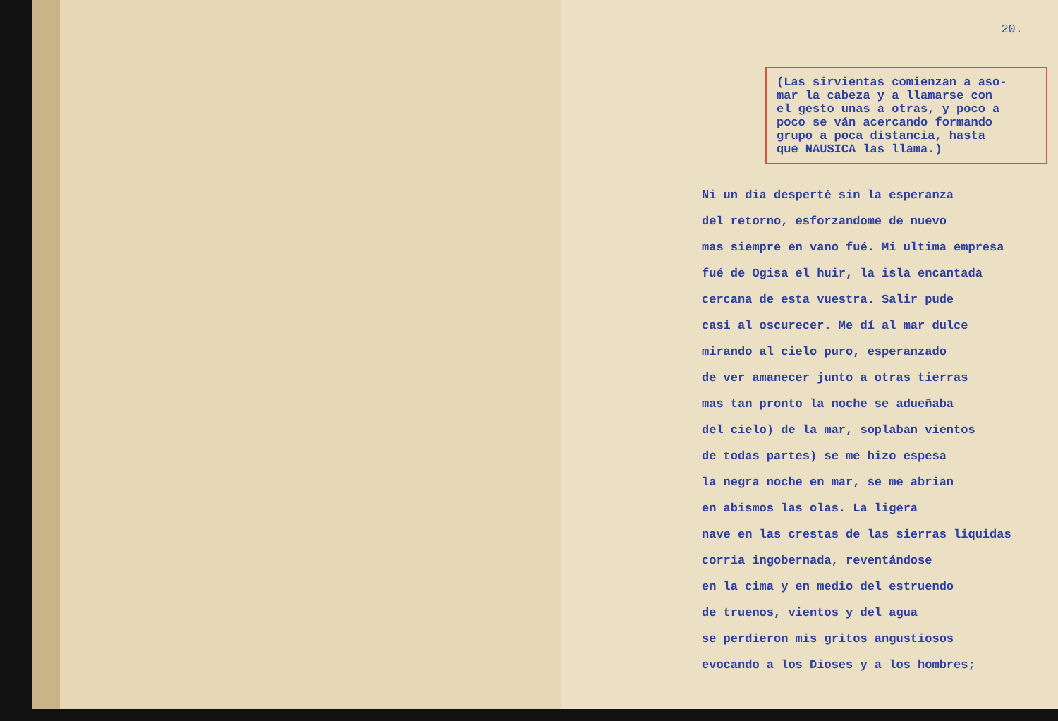20.
(Las sirvientas comienzan a aso-
mar la cabeza y a llamarse con
el gesto unas a otras, y poco a
poco se ván acercando formando
grupo a poca distancia, hasta
que NAUSICA las llama.)
Ni un dia desperté sin la esperanza
del retorno, esforzandome de nuevo
mas siempre en vano fué. Mi ultima empresa
fué de Ogisa el huir, la isla encantada
cercana de esta vuestra. Salir pude
casi al oscurecer. Me dí al mar dulce
mirando al cielo puro, esperanzado
de ver amanecer junto a otras tierras
mas tan pronto la noche se adueñaba
del cielo) de la mar, soplaban vientos
de todas partes) se me hizo espesa
la negra noche en mar, se me abrian
en abismos las olas. La ligera
nave en las crestas de las sierras liquidas
corria ingobernada, reventándose
en la cima y en medio del estruendo
de truenos, vientos y del agua
se perdieron mis gritos angustiosos
evocando a los Dioses y a los hombres;